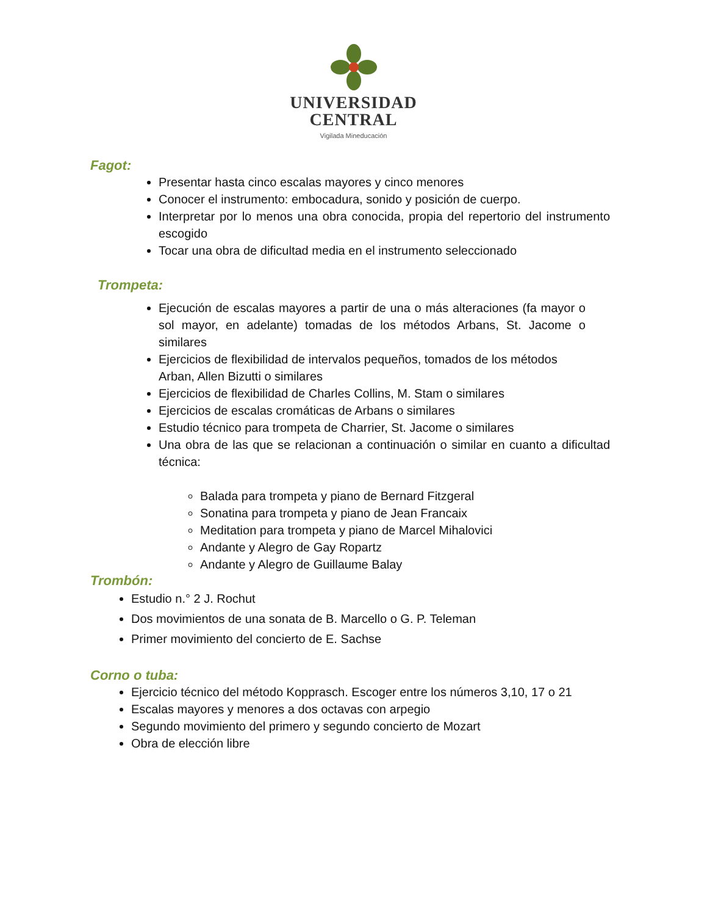UNIVERSIDAD
CENTRAL
Vigilada Mineducación
Fagot:
Presentar hasta cinco escalas mayores y cinco menores
Conocer el instrumento: embocadura, sonido y posición de cuerpo.
Interpretar por lo menos una obra conocida, propia del repertorio del instrumento escogido
Tocar una obra de dificultad media en el instrumento seleccionado
Trompeta:
Ejecución de escalas mayores a partir de una o más alteraciones (fa mayor o sol mayor, en adelante) tomadas de los métodos Arbans, St. Jacome o similares
Ejercicios de flexibilidad de intervalos pequeños, tomados de los métodos Arban, Allen Bizutti o similares
Ejercicios de flexibilidad de Charles Collins, M. Stam o similares
Ejercicios de escalas cromáticas de Arbans o similares
Estudio técnico para trompeta de Charrier, St. Jacome o similares
Una obra de las que se relacionan a continuación o similar en cuanto a dificultad técnica:
Balada para trompeta y piano de Bernard Fitzgeral
Sonatina para trompeta y piano de Jean Francaix
Meditation para trompeta y piano de Marcel Mihalovici
Andante y Alegro de Gay Ropartz
Andante y Alegro de Guillaume Balay
Trombón:
Estudio n.° 2 J. Rochut
Dos movimientos de una sonata de B. Marcello o G. P. Teleman
Primer movimiento del concierto de E. Sachse
Corno o tuba:
Ejercicio técnico del método Kopprasch. Escoger entre los números 3,10, 17 o 21
Escalas mayores y menores a dos octavas con arpegio
Segundo movimiento del primero y segundo concierto de Mozart
Obra de elección libre